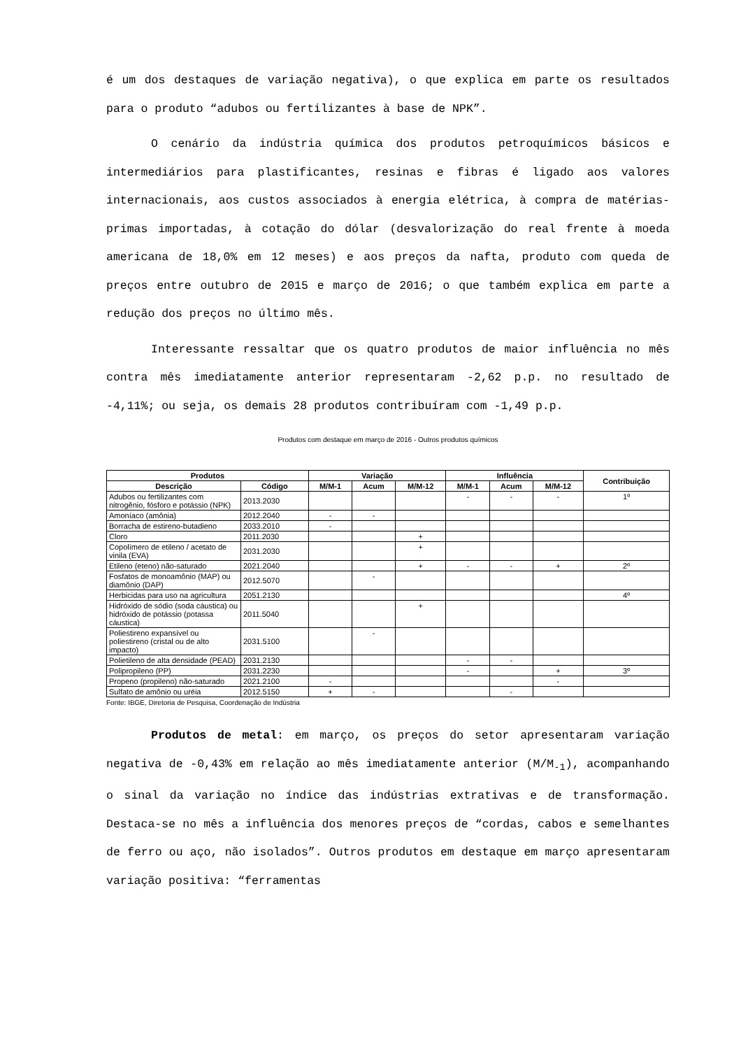é um dos destaques de variação negativa), o que explica em parte os resultados para o produto “adubos ou fertilizantes à base de NPK”.
O cenário da indústria química dos produtos petroquímicos básicos e intermediários para plastificantes, resinas e fibras é ligado aos valores internacionais, aos custos associados à energia elétrica, à compra de matérias-primas importadas, à cotação do dólar (desvalorização do real frente à moeda americana de 18,0% em 12 meses) e aos preços da nafta, produto com queda de preços entre outubro de 2015 e março de 2016; o que também explica em parte a redução dos preços no último mês.
Interessante ressaltar que os quatro produtos de maior influência no mês contra mês imediatamente anterior representaram -2,62 p.p. no resultado de -4,11%; ou seja, os demais 28 produtos contribuíram com -1,49 p.p.
Produtos com destaque em março de 2016 - Outros produtos químicos
| Produtos | | Variação | | | Influência | | | Contribuição |
| --- | --- | --- | --- | --- | --- | --- | --- | --- |
| Descrição | Código | M/M-1 | Acum | M/M-12 | M/M-1 | Acum | M/M-12 | |
| Adubos ou fertilizantes com nitrogênio, fósforo e potássio (NPK) | 2013.2030 | | | | - | - | - | 1º |
| Amoníaco (amônia) | 2012.2040 | - | - | | | | | |
| Borracha de estireno-butadieno | 2033.2010 | - | | | | | | |
| Cloro | 2011.2030 | | | + | | | | |
| Copolímero de etileno / acetato de vinila (EVA) | 2031.2030 | | | + | | | | |
| Etileno (eteno) não-saturado | 2021.2040 | | | + | - | - | + | 2º |
| Fosfatos de monoamônio (MAP) ou diamônio (DAP) | 2012.5070 | | - | | | | | |
| Herbicidas para uso na agricultura | 2051.2130 | | | | | | | 4º |
| Hidróxido de sódio (soda cáustica) ou hidróxido de potássio (potassa cáustica) | 2011.5040 | | | + | | | | |
| Poliestireno expansível ou poliestireno (cristal ou de alto impacto) | 2031.5100 | | - | | | | | |
| Polietileno de alta densidade (PEAD) | 2031.2130 | | | | - | - | | |
| Polipropileno (PP) | 2031.2230 | | | | - | | + | 3º |
| Propeno (propileno) não-saturado | 2021.2100 | - | | | | | - | |
| Sulfato de amônio ou uréia | 2012.5150 | + | - | | | - | | |
Fonte: IBGE, Diretoria de Pesquisa, Coordenação de Indústria
Produtos de metal: em março, os preços do setor apresentaram variação negativa de -0,43% em relação ao mês imediatamente anterior (M/M<sub>-1</sub>), acompanhando o sinal da variação no índice das indústrias extrativas e de transformação. Destaca-se no mês a influência dos menores preços de “cordas, cabos e semelhantes de ferro ou aço, não isolados”. Outros produtos em destaque em março apresentaram variação positiva: “ferramentas